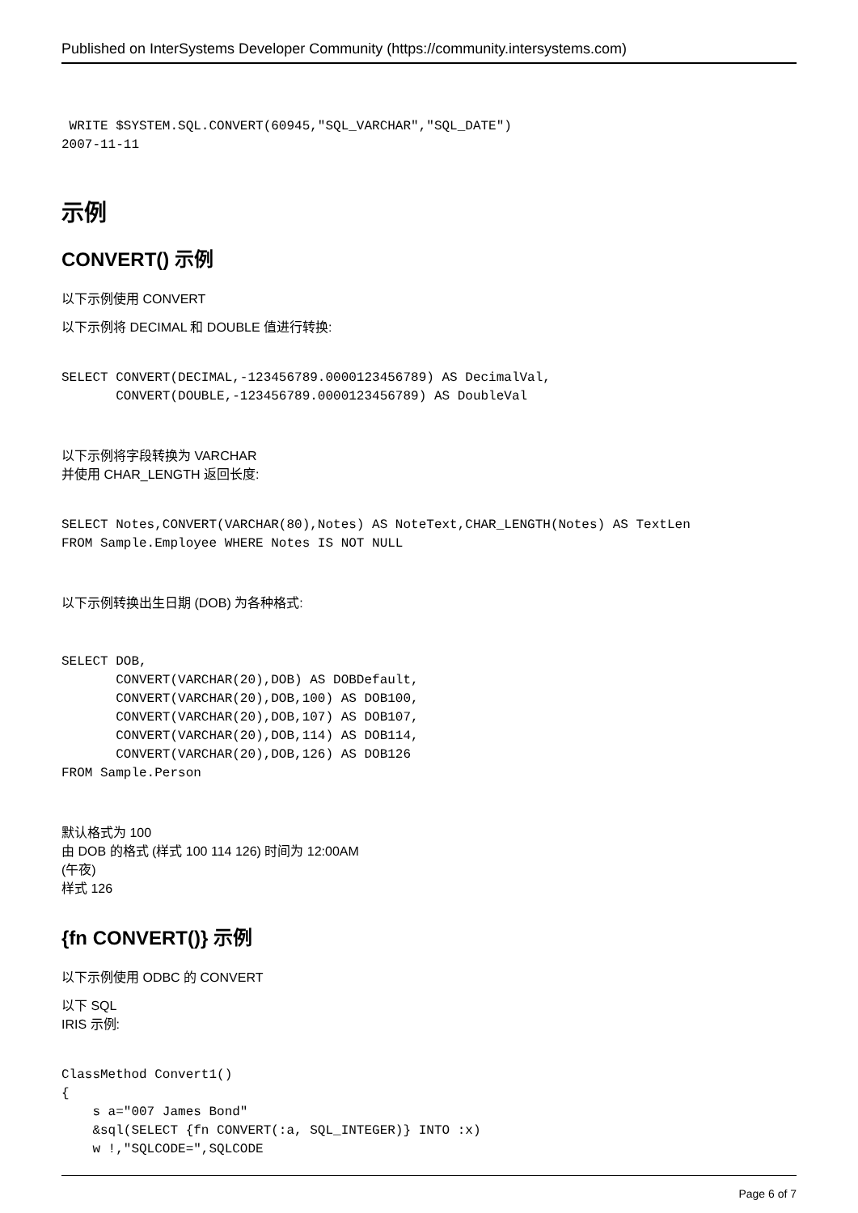Published on InterSystems Developer Community (https://community.intersystems.com)
 WRITE $SYSTEM.SQL.CONVERT(60945,"SQL_VARCHAR","SQL_DATE")
2007-11-11
示例
CONVERT() 示例
以下示例使用 CONVERT
以下示例将 DECIMAL 和 DOUBLE 值进行转换:
SELECT CONVERT(DECIMAL,-123456789.0000123456789) AS DecimalVal,
       CONVERT(DOUBLE,-123456789.0000123456789) AS DoubleVal
以下示例将字段转换为 VARCHAR
并使用 CHAR_LENGTH 返回长度:
SELECT Notes,CONVERT(VARCHAR(80),Notes) AS NoteText,CHAR_LENGTH(Notes) AS TextLen
FROM Sample.Employee WHERE Notes IS NOT NULL
以下示例转换出生日期 (DOB) 为各种格式:
SELECT DOB,
       CONVERT(VARCHAR(20),DOB) AS DOBDefault,
       CONVERT(VARCHAR(20),DOB,100) AS DOB100,
       CONVERT(VARCHAR(20),DOB,107) AS DOB107,
       CONVERT(VARCHAR(20),DOB,114) AS DOB114,
       CONVERT(VARCHAR(20),DOB,126) AS DOB126
FROM Sample.Person
默认格式为 100
由 DOB 的格式 (样式 100 114 126) 时间为 12:00AM
(午夜)
样式 126
{fn CONVERT()} 示例
以下示例使用 ODBC 的 CONVERT
以下 SQL
IRIS 示例:
ClassMethod Convert1()
{
    s a="007 James Bond"
    &sql(SELECT {fn CONVERT(:a, SQL_INTEGER)} INTO :x)
    w !,"SQLCODE=",SQLCODE
Page 6 of 7